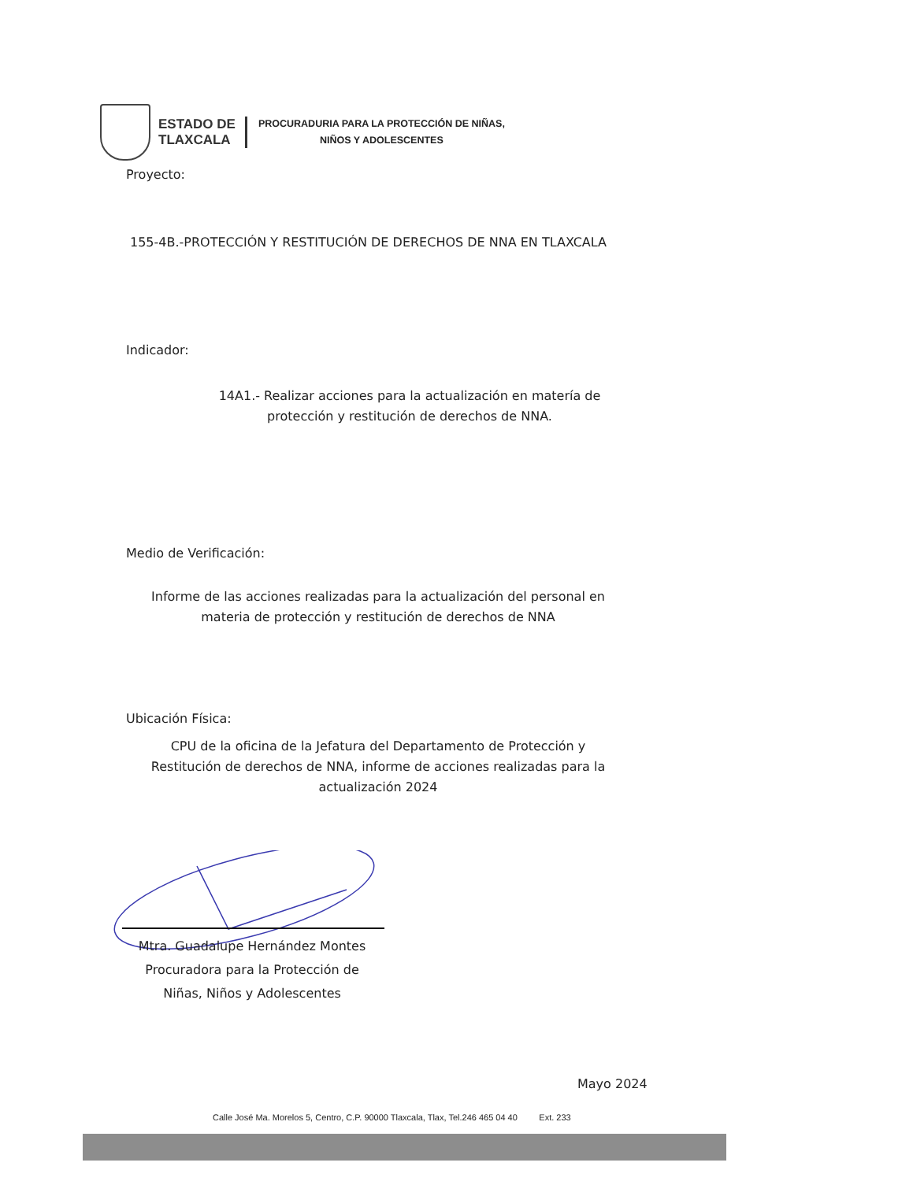ESTADO DE
TLAXCALA
PROCURADURIA PARA LA PROTECCIÓN DE NIÑAS,
NIÑOS Y ADOLESCENTES
Proyecto:
155-4B.-PROTECCIÓN Y RESTITUCIÓN DE DERECHOS DE NNA EN TLAXCALA
Indicador:
14A1.- Realizar acciones para la actualización en matería de protección y restitución de derechos de NNA.
Medio de Verificación:
Informe de las acciones realizadas para la actualización del personal en materia de protección y restitución de derechos de NNA
Ubicación Física:
CPU de la oficina de la Jefatura del Departamento de Protección y Restitución de derechos de NNA, informe de acciones realizadas para la actualización 2024
Mtra. Guadalupe Hernández Montes
Procuradora para la Protección de
Niñas, Niños y Adolescentes
Mayo 2024
Calle José Ma. Morelos 5, Centro, C.P. 90000 Tlaxcala, Tlax, Tel.246 465 04 40 Ext. 233